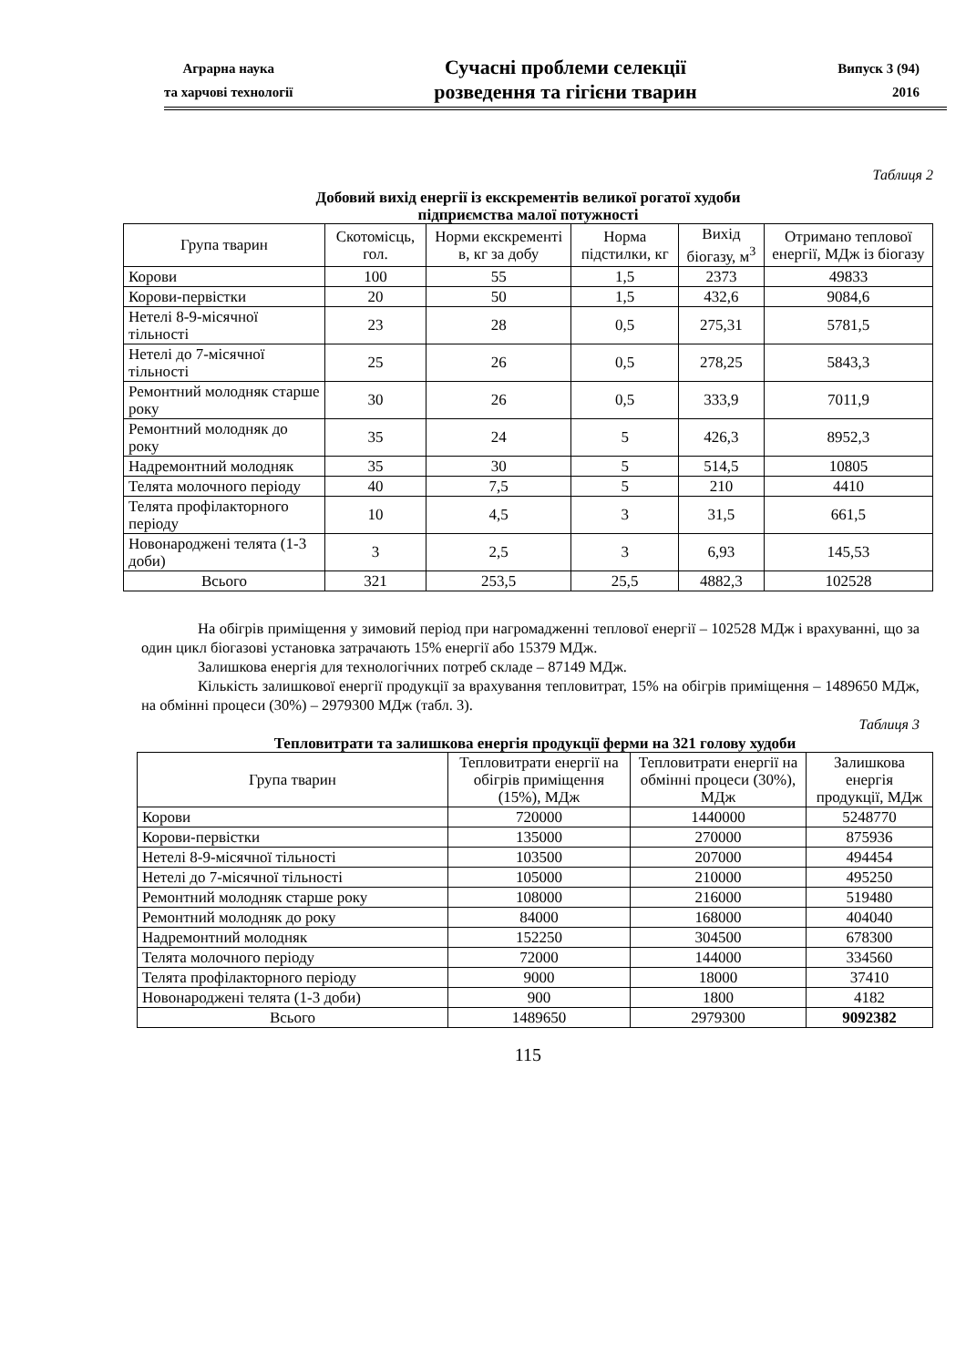Аграрна наука
та харчові технології
Сучасні проблеми селекції
розведення та гігієни тварин
Випуск 3 (94)
2016
Таблиця 2
Добовий вихід енергії із екскрементів великої рогатої худоби
підприємства малої потужності
| Група тварин | Скотомісць, гол. | Норми екскременті в, кг за добу | Норма підстилки, кг | Вихід біогазу, м<sup>3</sup> | Отримано теплової енергії, МДж із біогазу |
| --- | --- | --- | --- | --- | --- |
| Корови | 100 | 55 | 1,5 | 2373 | 49833 |
| Корови-первістки | 20 | 50 | 1,5 | 432,6 | 9084,6 |
| Нетелі 8-9-місячної тільності | 23 | 28 | 0,5 | 275,31 | 5781,5 |
| Нетелі до 7-місячної тільності | 25 | 26 | 0,5 | 278,25 | 5843,3 |
| Ремонтний молодняк старше року | 30 | 26 | 0,5 | 333,9 | 7011,9 |
| Ремонтний молодняк до року | 35 | 24 | 5 | 426,3 | 8952,3 |
| Надремонтний молодняк | 35 | 30 | 5 | 514,5 | 10805 |
| Телята молочного періоду | 40 | 7,5 | 5 | 210 | 4410 |
| Телята профілакторного періоду | 10 | 4,5 | 3 | 31,5 | 661,5 |
| Новонароджені телята (1-3 доби) | 3 | 2,5 | 3 | 6,93 | 145,53 |
| Всього | 321 | 253,5 | 25,5 | 4882,3 | 102528 |
На обігрів приміщення у зимовий період при нагромадженні теплової енергії – 102528 МДж і врахуванні, що за один цикл біогазові установка затрачають 15% енергії або 15379 МДж.
Залишкова енергія для технологічних потреб складе – 87149 МДж.
Кількість залишкової енергії продукції за врахування тепловитрат, 15% на обігрів приміщення – 1489650 МДж, на обмінні процеси (30%) – 2979300 МДж (табл. 3).
Таблиця 3
Тепловитрати та залишкова енергія продукції ферми на 321 голову худоби
| Група тварин | Тепловитрати енергії на обігрів приміщення (15%), МДж | Тепловитрати енергії на обмінні процеси (30%), МДж | Залишкова енергія продукції, МДж |
| --- | --- | --- | --- |
| Корови | 720000 | 1440000 | 5248770 |
| Корови-первістки | 135000 | 270000 | 875936 |
| Нетелі 8-9-місячної тільності | 103500 | 207000 | 494454 |
| Нетелі до 7-місячної тільності | 105000 | 210000 | 495250 |
| Ремонтний молодняк старше року | 108000 | 216000 | 519480 |
| Ремонтний молодняк до року | 84000 | 168000 | 404040 |
| Надремонтний молодняк | 152250 | 304500 | 678300 |
| Телята молочного періоду | 72000 | 144000 | 334560 |
| Телята профілакторного періоду | 9000 | 18000 | 37410 |
| Новонароджені телята (1-3 доби) | 900 | 1800 | 4182 |
| Всього | 1489650 | 2979300 | 9092382 |
115